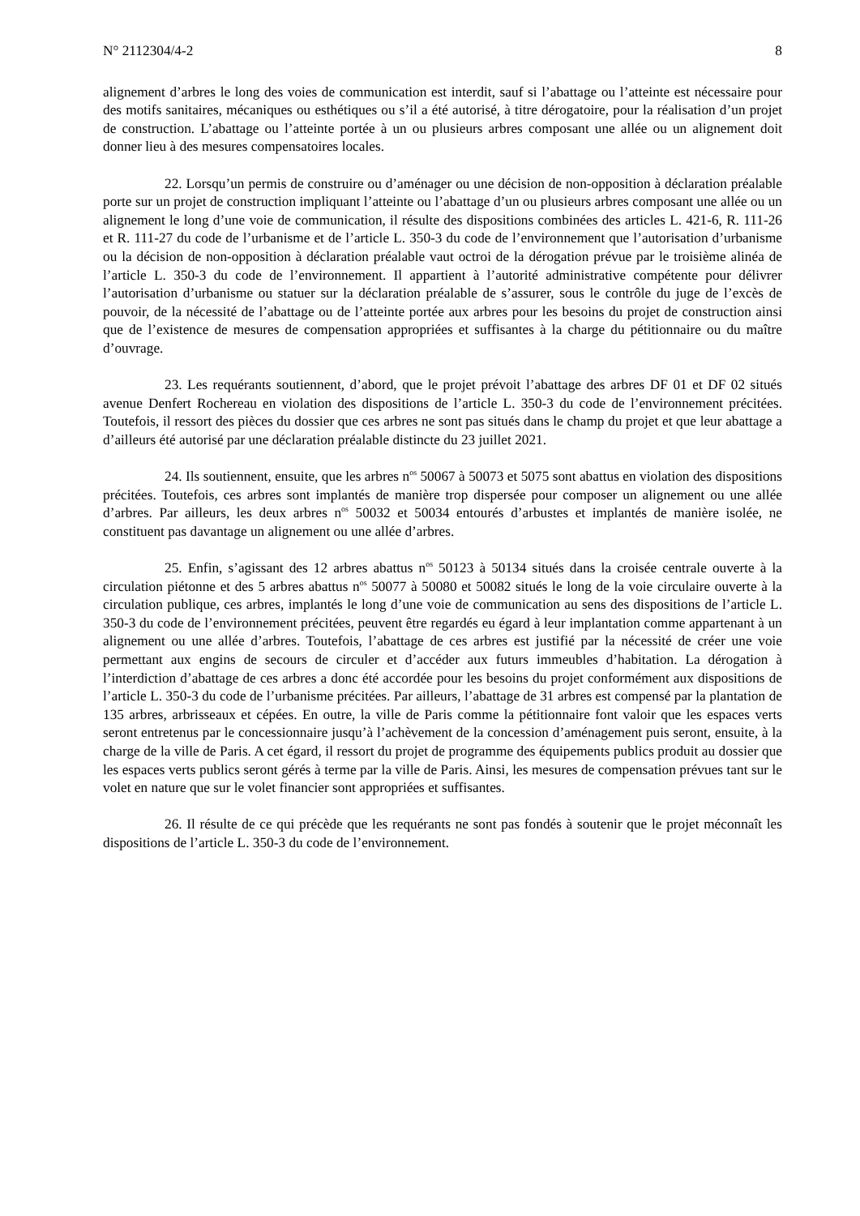N° 2112304/4-2 8
alignement d’arbres le long des voies de communication est interdit, sauf si l’abattage ou l’atteinte est nécessaire pour des motifs sanitaires, mécaniques ou esthétiques ou s’il a été autorisé, à titre dérogatoire, pour la réalisation d’un projet de construction. L’abattage ou l’atteinte portée à un ou plusieurs arbres composant une allée ou un alignement doit donner lieu à des mesures compensatoires locales.
22. Lorsqu’un permis de construire ou d’aménager ou une décision de non-opposition à déclaration préalable porte sur un projet de construction impliquant l’atteinte ou l’abattage d’un ou plusieurs arbres composant une allée ou un alignement le long d’une voie de communication, il résulte des dispositions combinées des articles L. 421-6, R. 111-26 et R. 111-27 du code de l’urbanisme et de l’article L. 350-3 du code de l’environnement que l’autorisation d’urbanisme ou la décision de non-opposition à déclaration préalable vaut octroi de la dérogation prévue par le troisième alinéa de l’article L. 350-3 du code de l’environnement. Il appartient à l’autorité administrative compétente pour délivrer l’autorisation d’urbanisme ou statuer sur la déclaration préalable de s’assurer, sous le contrôle du juge de l’excès de pouvoir, de la nécessité de l’abattage ou de l’atteinte portée aux arbres pour les besoins du projet de construction ainsi que de l’existence de mesures de compensation appropriées et suffisantes à la charge du pétitionnaire ou du maître d’ouvrage.
23. Les requérants soutiennent, d’abord, que le projet prévoit l’abattage des arbres DF 01 et DF 02 situés avenue Denfert Rochereau en violation des dispositions de l’article L. 350-3 du code de l’environnement précitées. Toutefois, il ressort des pièces du dossier que ces arbres ne sont pas situés dans le champ du projet et que leur abattage a d’ailleurs été autorisé par une déclaration préalable distincte du 23 juillet 2021.
24. Ils soutiennent, ensuite, que les arbres n<sup>os</sup> 50067 à 50073 et 5075 sont abattus en violation des dispositions précitées. Toutefois, ces arbres sont implantés de manière trop dispersée pour composer un alignement ou une allée d’arbres. Par ailleurs, les deux arbres n<sup>os</sup> 50032 et 50034 entourés d’arbustes et implantés de manière isolée, ne constituent pas davantage un alignement ou une allée d’arbres.
25. Enfin, s’agissant des 12 arbres abattus n<sup>os</sup> 50123 à 50134 situés dans la croisée centrale ouverte à la circulation piétonne et des 5 arbres abattus n<sup>os</sup> 50077 à 50080 et 50082 situés le long de la voie circulaire ouverte à la circulation publique, ces arbres, implantés le long d’une voie de communication au sens des dispositions de l’article L. 350-3 du code de l’environnement précitées, peuvent être regardés eu égard à leur implantation comme appartenant à un alignement ou une allée d’arbres. Toutefois, l’abattage de ces arbres est justifié par la nécessité de créer une voie permettant aux engins de secours de circuler et d’accéder aux futurs immeubles d’habitation. La dérogation à l’interdiction d’abattage de ces arbres a donc été accordée pour les besoins du projet conformément aux dispositions de l’article L. 350-3 du code de l’urbanisme précitées. Par ailleurs, l’abattage de 31 arbres est compensé par la plantation de 135 arbres, arbrisseaux et cépées. En outre, la ville de Paris comme la pétitionnaire font valoir que les espaces verts seront entretenus par le concessionnaire jusqu’à l’achèvement de la concession d’aménagement puis seront, ensuite, à la charge de la ville de Paris. A cet égard, il ressort du projet de programme des équipements publics produit au dossier que les espaces verts publics seront gérés à terme par la ville de Paris. Ainsi, les mesures de compensation prévues tant sur le volet en nature que sur le volet financier sont appropriées et suffisantes.
26. Il résulte de ce qui précède que les requérants ne sont pas fondés à soutenir que le projet méconnaît les dispositions de l’article L. 350-3 du code de l’environnement.